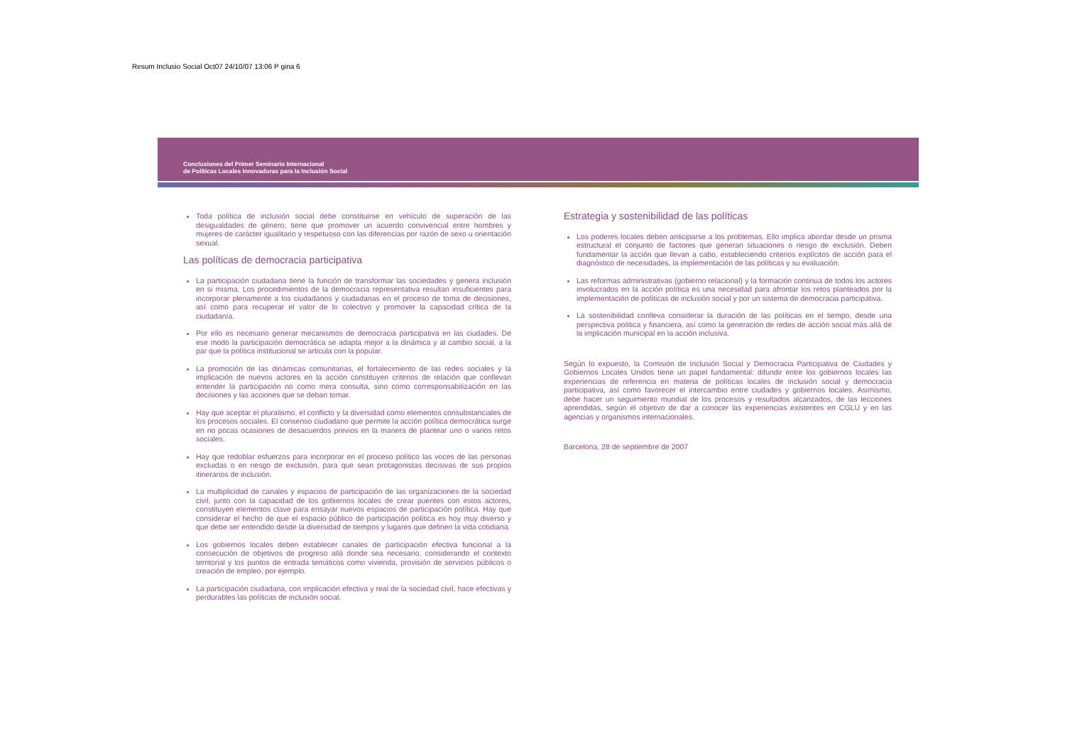Resum Inclusio Social Oct07 24/10/07 13:06 P gina 6
Conclusiones del Primer Seminario Internacional
de Políticas Locales Innovadoras para la Inclusión Social
Toda política de inclusión social debe constituirse en vehículo de superación de las desigualdades de género; tiene que promover un acuerdo convivencial entre hombres y mujeres de carácter igualitario y respetuoso con las diferencias por razón de sexo u orientación sexual.
Las políticas de democracia participativa
La participación ciudadana tiene la función de transformar las sociedades y genera inclusión en si misma. Los procedimientos de la democracia representativa resultan insuficientes para incorporar plenamente a los ciudadanos y ciudadanas en el proceso de toma de decisiones, así como para recuperar el valor de lo colectivo y promover la capacidad crítica de la ciudadanía.
Por ello es necesario generar mecanismos de democracia participativa en las ciudades. De ese modo la participación democrática se adapta mejor a la dinámica y al cambio social, a la par que la política institucional se articula con la popular.
La promoción de las dinámicas comunitarias, el fortalecimiento de las redes sociales y la implicación de nuevos actores en la acción constituyen criterios de relación que conllevan entender la participación no como mera consulta, sino como corresponsabilización en las decisiones y las acciones que se deban tomar.
Hay que aceptar el pluralismo, el conflicto y la diversidad como elementos consubstanciales de los procesos sociales. El consenso ciudadano que permite la acción política democrática surge en no pocas ocasiones de desacuerdos previos en la manera de plantear uno o varios retos sociales.
Hay que redoblar esfuerzos para incorporar en el proceso político las voces de las personas excluidas o en riesgo de exclusión, para que sean protagonistas decisivas de sus propios itinerarios de inclusión.
La multiplicidad de canales y espacios de participación de las organizaciones de la sociedad civil, junto con la capacidad de los gobiernos locales de crear puentes con estos actores, constituyen elementos clave para ensayar nuevos espacios de participación política. Hay que considerar el hecho de que el espacio público de participación política es hoy muy diverso y que debe ser entendido desde la diversidad de tiempos y lugares que definen la vida cotidiana.
Los gobiernos locales deben establecer canales de participación efectiva funcional a la consecución de objetivos de progreso allá donde sea necesario, considerando el contexto territorial y los puntos de entrada temáticos como vivienda, provisión de servicios públicos o creación de empleo, por ejemplo.
La participación ciudadana, con implicación efectiva y real de la sociedad civil, hace efectivas y perdurables las políticas de inclusión social.
Estrategia y sostenibilidad de las políticas
Los poderes locales deben anticiparse a los problemas. Ello implica abordar desde un prisma estructural el conjunto de factores que generan situaciones o riesgo de exclusión. Deben fundamentar la acción que llevan a cabo, estableciendo criterios explícitos de acción para el diagnóstico de necesidades, la implementación de las políticas y su evaluación.
Las reformas administrativas (gobierno relacional) y la formación continua de todos los actores involucrados en la acción política es una necesidad para afrontar los retos planteados por la implementación de políticas de inclusión social y por un sistema de democracia participativa.
La sostenibilidad conlleva considerar la duración de las políticas en el tiempo, desde una perspectiva política y financiera, así como la generación de redes de acción social más allá de la implicación municipal en la acción inclusiva.
Según lo expuesto, la Comisión de Inclusión Social y Democracia Participativa de Ciudades y Gobiernos Locales Unidos tiene un papel fundamental: difundir entre los gobiernos locales las experiencias de referencia en materia de políticas locales de inclusión social y democracia participativa, así como favorecer el intercambio entre ciudades y gobiernos locales. Asimismo, debe hacer un seguimiento mundial de los procesos y resultados alcanzados, de las lecciones aprendidas, según el objetivo de dar a conocer las experiencias existentes en CGLU y en las agencias y organismos internacionales.
Barcelona, 28 de septiembre de 2007